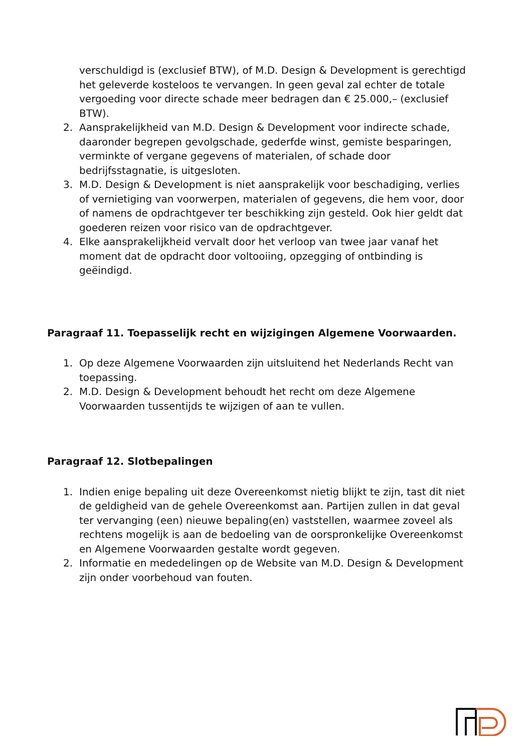verschuldigd is (exclusief BTW), of M.D. Design & Development is gerechtigd het geleverde kosteloos te vervangen. In geen geval zal echter de totale vergoeding voor directe schade meer bedragen dan € 25.000,– (exclusief BTW).
2. Aansprakelijkheid van M.D. Design & Development voor indirecte schade, daaronder begrepen gevolgschade, gederfde winst, gemiste besparingen, verminkte of vergane gegevens of materialen, of schade door bedrijfsstagnatie, is uitgesloten.
3. M.D. Design & Development is niet aansprakelijk voor beschadiging, verlies of vernietiging van voorwerpen, materialen of gegevens, die hem voor, door of namens de opdrachtgever ter beschikking zijn gesteld. Ook hier geldt dat goederen reizen voor risico van de opdrachtgever.
4. Elke aansprakelijkheid vervalt door het verloop van twee jaar vanaf het moment dat de opdracht door voltooiing, opzegging of ontbinding is geëindigd.
Paragraaf 11. Toepasselijk recht en wijzigingen Algemene Voorwaarden.
1. Op deze Algemene Voorwaarden zijn uitsluitend het Nederlands Recht van toepassing.
2. M.D. Design & Development behoudt het recht om deze Algemene Voorwaarden tussentijds te wijzigen of aan te vullen.
Paragraaf 12. Slotbepalingen
1. Indien enige bepaling uit deze Overeenkomst nietig blijkt te zijn, tast dit niet de geldigheid van de gehele Overeenkomst aan. Partijen zullen in dat geval ter vervanging (een) nieuwe bepaling(en) vaststellen, waarmee zoveel als rechtens mogelijk is aan de bedoeling van de oorspronkelijke Overeenkomst en Algemene Voorwaarden gestalte wordt gegeven.
2. Informatie en mededelingen op de Website van M.D. Design & Development zijn onder voorbehoud van fouten.